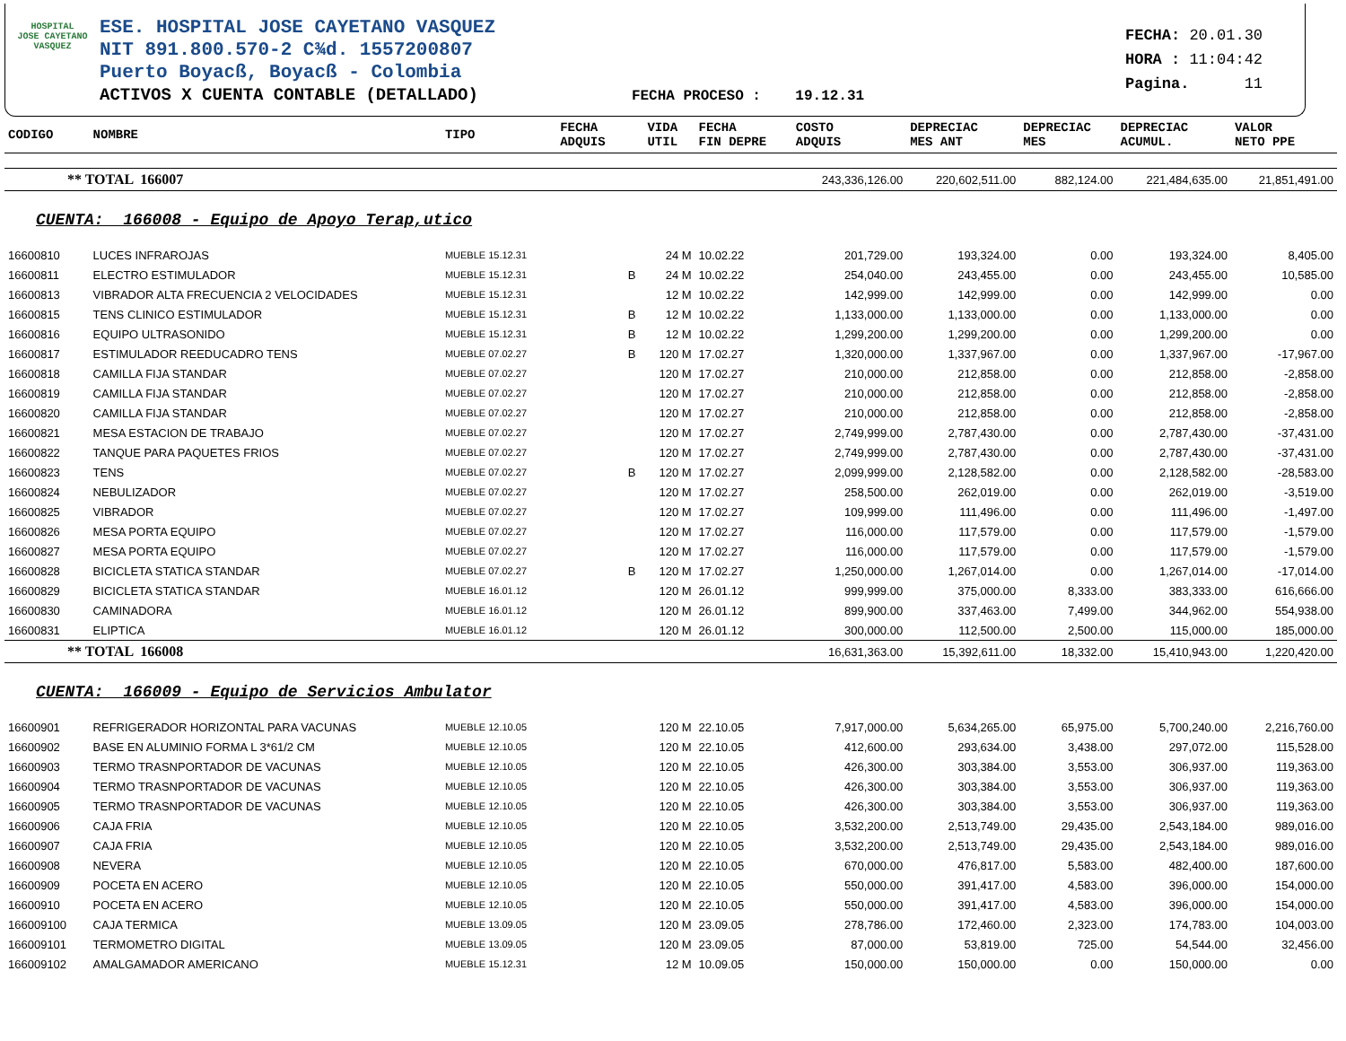HOSPITAL
JOSE CAYETANO
VASQUEZ
ESE. HOSPITAL JOSE CAYETANO VASQUEZ
NIT 891.800.570-2 C¾d. 1557200807
Puerto Boyacß, Boyacß - Colombia
ACTIVOS X CUENTA CONTABLE (DETALLADO) FECHA PROCESO : 19.12.31
FECHA: 20.01.30
HORA : 11:04:42
Pagina. 11
| CODIGO | NOMBRE | TIPO | FECHA ADQUIS | | VIDA UTIL | FECHA FIN DEPRE | COSTO ADQUIS | DEPRECIAC MES ANT | DEPRECIAC MES | DEPRECIAC ACUMUL. | VALOR NETO PPE |
| --- | --- | --- | --- | --- | --- | --- | --- | --- | --- | --- | --- |
| ** TOTAL 166007 | | | | | | | 243,336,126.00 | 220,602,511.00 | 882,124.00 | 221,484,635.00 | 21,851,491.00 |
| CUENTA: 166008 - Equipo de Apoyo Terap,utico | | | | | | | | | | | |
| 16600810 | LUCES INFRAROJAS | MUEBLE 15.12.31 | | | 24 M | 10.02.22 | 201,729.00 | 193,324.00 | 0.00 | 193,324.00 | 8,405.00 |
| 16600811 | ELECTRO ESTIMULADOR | MUEBLE 15.12.31 | | B | 24 M | 10.02.22 | 254,040.00 | 243,455.00 | 0.00 | 243,455.00 | 10,585.00 |
| 16600813 | VIBRADOR ALTA FRECUENCIA 2 VELOCIDADES | MUEBLE 15.12.31 | | | 12 M | 10.02.22 | 142,999.00 | 142,999.00 | 0.00 | 142,999.00 | 0.00 |
| 16600815 | TENS CLINICO ESTIMULADOR | MUEBLE 15.12.31 | | B | 12 M | 10.02.22 | 1,133,000.00 | 1,133,000.00 | 0.00 | 1,133,000.00 | 0.00 |
| 16600816 | EQUIPO ULTRASONIDO | MUEBLE 15.12.31 | | B | 12 M | 10.02.22 | 1,299,200.00 | 1,299,200.00 | 0.00 | 1,299,200.00 | 0.00 |
| 16600817 | ESTIMULADOR REEDUCADRO TENS | MUEBLE 07.02.27 | | B | 120 M | 17.02.27 | 1,320,000.00 | 1,337,967.00 | 0.00 | 1,337,967.00 | -17,967.00 |
| 16600818 | CAMILLA FIJA STANDAR | MUEBLE 07.02.27 | | | 120 M | 17.02.27 | 210,000.00 | 212,858.00 | 0.00 | 212,858.00 | -2,858.00 |
| 16600819 | CAMILLA FIJA STANDAR | MUEBLE 07.02.27 | | | 120 M | 17.02.27 | 210,000.00 | 212,858.00 | 0.00 | 212,858.00 | -2,858.00 |
| 16600820 | CAMILLA FIJA STANDAR | MUEBLE 07.02.27 | | | 120 M | 17.02.27 | 210,000.00 | 212,858.00 | 0.00 | 212,858.00 | -2,858.00 |
| 16600821 | MESA ESTACION DE TRABAJO | MUEBLE 07.02.27 | | | 120 M | 17.02.27 | 2,749,999.00 | 2,787,430.00 | 0.00 | 2,787,430.00 | -37,431.00 |
| 16600822 | TANQUE PARA PAQUETES FRIOS | MUEBLE 07.02.27 | | | 120 M | 17.02.27 | 2,749,999.00 | 2,787,430.00 | 0.00 | 2,787,430.00 | -37,431.00 |
| 16600823 | TENS | MUEBLE 07.02.27 | | B | 120 M | 17.02.27 | 2,099,999.00 | 2,128,582.00 | 0.00 | 2,128,582.00 | -28,583.00 |
| 16600824 | NEBULIZADOR | MUEBLE 07.02.27 | | | 120 M | 17.02.27 | 258,500.00 | 262,019.00 | 0.00 | 262,019.00 | -3,519.00 |
| 16600825 | VIBRADOR | MUEBLE 07.02.27 | | | 120 M | 17.02.27 | 109,999.00 | 111,496.00 | 0.00 | 111,496.00 | -1,497.00 |
| 16600826 | MESA PORTA EQUIPO | MUEBLE 07.02.27 | | | 120 M | 17.02.27 | 116,000.00 | 117,579.00 | 0.00 | 117,579.00 | -1,579.00 |
| 16600827 | MESA PORTA EQUIPO | MUEBLE 07.02.27 | | | 120 M | 17.02.27 | 116,000.00 | 117,579.00 | 0.00 | 117,579.00 | -1,579.00 |
| 16600828 | BICICLETA STATICA STANDAR | MUEBLE 07.02.27 | | B | 120 M | 17.02.27 | 1,250,000.00 | 1,267,014.00 | 0.00 | 1,267,014.00 | -17,014.00 |
| 16600829 | BICICLETA STATICA STANDAR | MUEBLE 16.01.12 | | | 120 M | 26.01.12 | 999,999.00 | 375,000.00 | 8,333.00 | 383,333.00 | 616,666.00 |
| 16600830 | CAMINADORA | MUEBLE 16.01.12 | | | 120 M | 26.01.12 | 899,900.00 | 337,463.00 | 7,499.00 | 344,962.00 | 554,938.00 |
| 16600831 | ELIPTICA | MUEBLE 16.01.12 | | | 120 M | 26.01.12 | 300,000.00 | 112,500.00 | 2,500.00 | 115,000.00 | 185,000.00 |
| ** TOTAL 166008 | | | | | | | 16,631,363.00 | 15,392,611.00 | 18,332.00 | 15,410,943.00 | 1,220,420.00 |
| CUENTA: 166009 - Equipo de Servicios Ambulator | | | | | | | | | | | |
| 16600901 | REFRIGERADOR HORIZONTAL PARA VACUNAS | MUEBLE 12.10.05 | | | 120 M | 22.10.05 | 7,917,000.00 | 5,634,265.00 | 65,975.00 | 5,700,240.00 | 2,216,760.00 |
| 16600902 | BASE EN ALUMINIO FORMA L 3*61/2 CM | MUEBLE 12.10.05 | | | 120 M | 22.10.05 | 412,600.00 | 293,634.00 | 3,438.00 | 297,072.00 | 115,528.00 |
| 16600903 | TERMO TRASNPORTADOR DE VACUNAS | MUEBLE 12.10.05 | | | 120 M | 22.10.05 | 426,300.00 | 303,384.00 | 3,553.00 | 306,937.00 | 119,363.00 |
| 16600904 | TERMO TRASNPORTADOR DE VACUNAS | MUEBLE 12.10.05 | | | 120 M | 22.10.05 | 426,300.00 | 303,384.00 | 3,553.00 | 306,937.00 | 119,363.00 |
| 16600905 | TERMO TRASNPORTADOR DE VACUNAS | MUEBLE 12.10.05 | | | 120 M | 22.10.05 | 426,300.00 | 303,384.00 | 3,553.00 | 306,937.00 | 119,363.00 |
| 16600906 | CAJA FRIA | MUEBLE 12.10.05 | | | 120 M | 22.10.05 | 3,532,200.00 | 2,513,749.00 | 29,435.00 | 2,543,184.00 | 989,016.00 |
| 16600907 | CAJA FRIA | MUEBLE 12.10.05 | | | 120 M | 22.10.05 | 3,532,200.00 | 2,513,749.00 | 29,435.00 | 2,543,184.00 | 989,016.00 |
| 16600908 | NEVERA | MUEBLE 12.10.05 | | | 120 M | 22.10.05 | 670,000.00 | 476,817.00 | 5,583.00 | 482,400.00 | 187,600.00 |
| 16600909 | POCETA EN ACERO | MUEBLE 12.10.05 | | | 120 M | 22.10.05 | 550,000.00 | 391,417.00 | 4,583.00 | 396,000.00 | 154,000.00 |
| 16600910 | POCETA EN ACERO | MUEBLE 12.10.05 | | | 120 M | 22.10.05 | 550,000.00 | 391,417.00 | 4,583.00 | 396,000.00 | 154,000.00 |
| 166009100 | CAJA TERMICA | MUEBLE 13.09.05 | | | 120 M | 23.09.05 | 278,786.00 | 172,460.00 | 2,323.00 | 174,783.00 | 104,003.00 |
| 166009101 | TERMOMETRO DIGITAL | MUEBLE 13.09.05 | | | 120 M | 23.09.05 | 87,000.00 | 53,819.00 | 725.00 | 54,544.00 | 32,456.00 |
| 166009102 | AMALGAMADOR AMERICANO | MUEBLE 15.12.31 | | | 12 M | 10.09.05 | 150,000.00 | 150,000.00 | 0.00 | 150,000.00 | 0.00 |